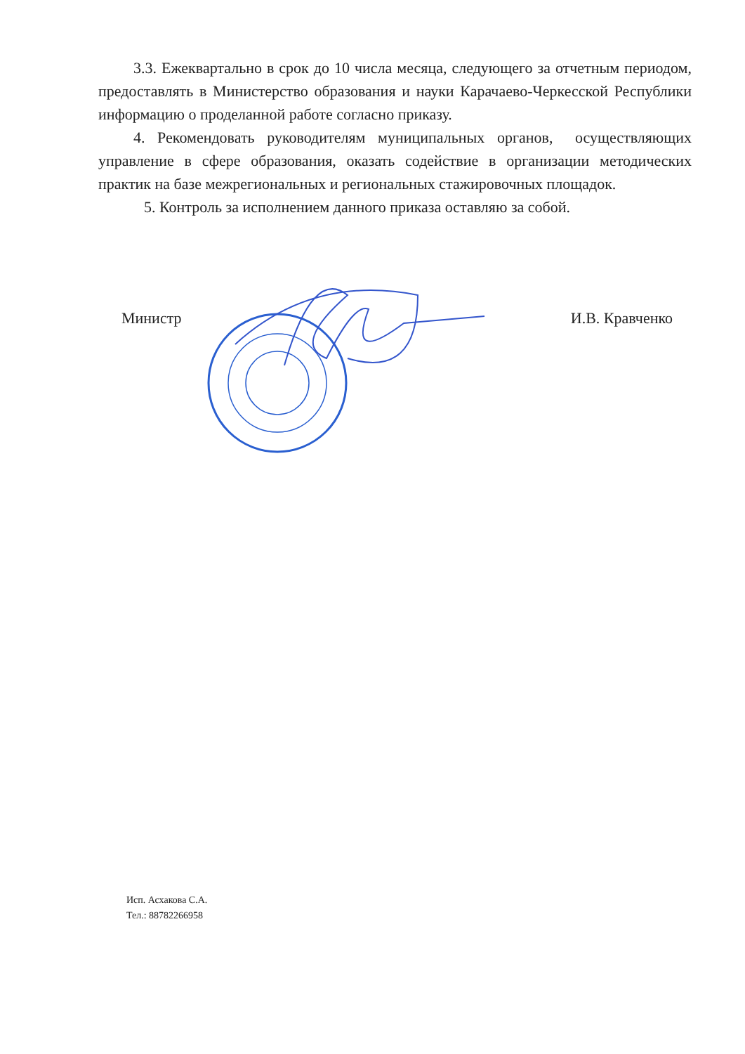3.3. Ежеквартально в срок до 10 числа месяца, следующего за отчетным периодом, предоставлять в Министерство образования и науки Карачаево-Черкесской Республики информацию о проделанной работе согласно приказу.
4. Рекомендовать руководителям муниципальных органов, осуществляющих управление в сфере образования, оказать содействие в организации методических практик на базе межрегиональных и региональных стажировочных площадок.
5. Контроль за исполнением данного приказа оставляю за собой.
Министр И.В. Кравченко
Исп. Асхакова С.А.
Тел.: 88782266958